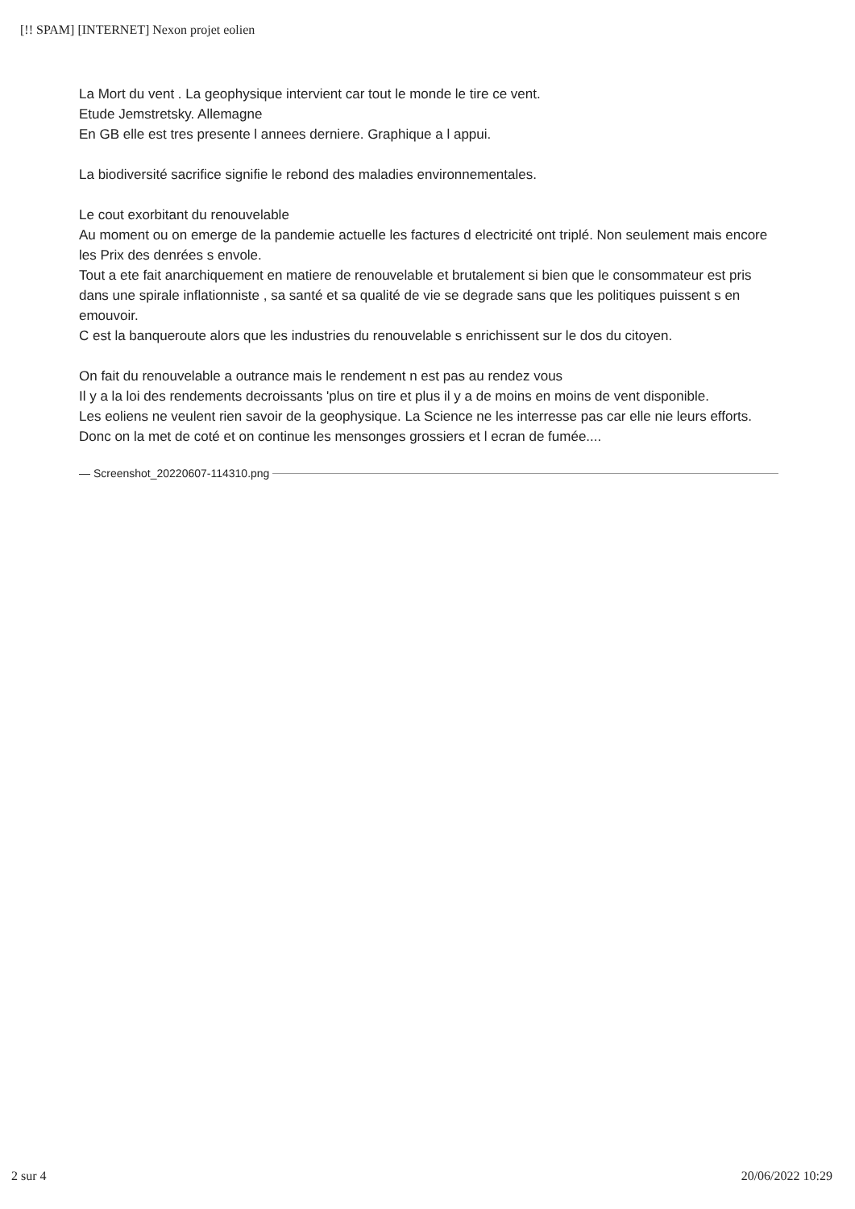[!! SPAM] [INTERNET] Nexon projet eolien
La Mort du vent . La geophysique intervient car tout le monde le tire ce vent.
Etude Jemstretsky. Allemagne
En GB elle est tres presente l annees derniere. Graphique a l appui.
La biodiversité sacrifice signifie le rebond des maladies environnementales.
Le cout exorbitant du renouvelable
Au moment ou on emerge de la pandemie actuelle les factures d electricité ont triplé. Non seulement mais encore les Prix des denrées s envole.
Tout a ete fait anarchiquement en matiere de renouvelable et brutalement si bien que le consommateur est pris dans une spirale inflationniste , sa santé et sa qualité de vie se degrade sans que les politiques puissent s en emouvoir.
C est la banqueroute alors que les industries du renouvelable s enrichissent sur le dos du citoyen.
On fait du renouvelable a outrance mais le rendement n est pas au rendez vous
Il y a la loi des rendements decroissants 'plus on tire et plus il y a de moins en moins de vent disponible.
Les eoliens ne veulent rien savoir de la geophysique. La Science ne les interresse pas car elle nie leurs efforts.
Donc on la met de coté et on continue les mensonges grossiers et l ecran de fumée....
— Screenshot_20220607-114310.png
2 sur 4 20/06/2022 10:29